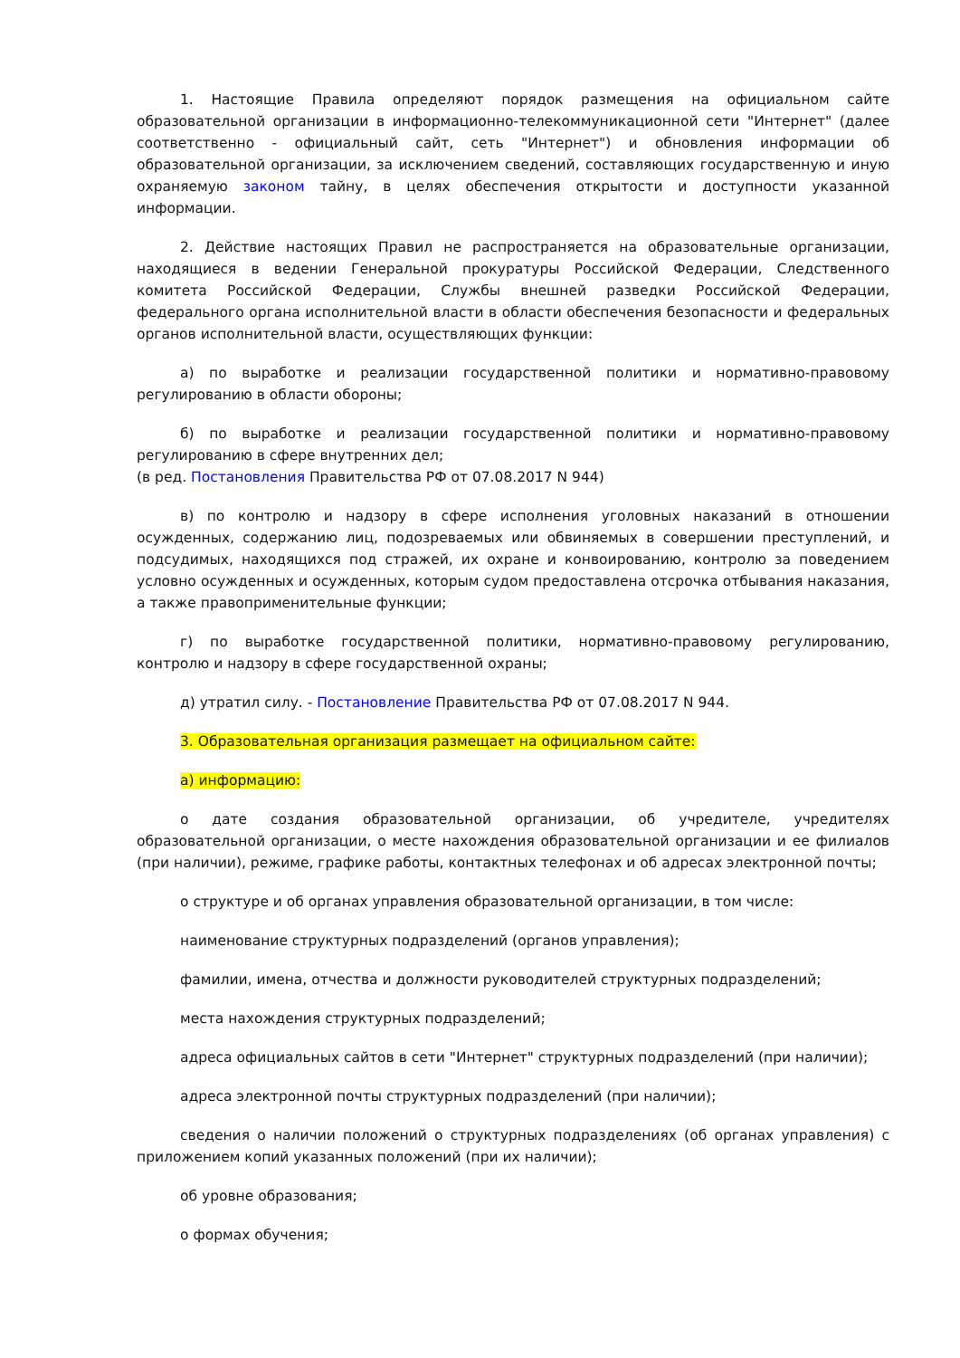1. Настоящие Правила определяют порядок размещения на официальном сайте образовательной организации в информационно-телекоммуникационной сети "Интернет" (далее соответственно - официальный сайт, сеть "Интернет") и обновления информации об образовательной организации, за исключением сведений, составляющих государственную и иную охраняемую законом тайну, в целях обеспечения открытости и доступности указанной информации.
2. Действие настоящих Правил не распространяется на образовательные организации, находящиеся в ведении Генеральной прокуратуры Российской Федерации, Следственного комитета Российской Федерации, Службы внешней разведки Российской Федерации, федерального органа исполнительной власти в области обеспечения безопасности и федеральных органов исполнительной власти, осуществляющих функции:
а) по выработке и реализации государственной политики и нормативно-правовому регулированию в области обороны;
б) по выработке и реализации государственной политики и нормативно-правовому регулированию в сфере внутренних дел;
(в ред. Постановления Правительства РФ от 07.08.2017 N 944)
в) по контролю и надзору в сфере исполнения уголовных наказаний в отношении осужденных, содержанию лиц, подозреваемых или обвиняемых в совершении преступлений, и подсудимых, находящихся под стражей, их охране и конвоированию, контролю за поведением условно осужденных и осужденных, которым судом предоставлена отсрочка отбывания наказания, а также правоприменительные функции;
г) по выработке государственной политики, нормативно-правовому регулированию, контролю и надзору в сфере государственной охраны;
д) утратил силу. - Постановление Правительства РФ от 07.08.2017 N 944.
3. Образовательная организация размещает на официальном сайте:
а) информацию:
о дате создания образовательной организации, об учредителе, учредителях образовательной организации, о месте нахождения образовательной организации и ее филиалов (при наличии), режиме, графике работы, контактных телефонах и об адресах электронной почты;
о структуре и об органах управления образовательной организации, в том числе:
наименование структурных подразделений (органов управления);
фамилии, имена, отчества и должности руководителей структурных подразделений;
места нахождения структурных подразделений;
адреса официальных сайтов в сети "Интернет" структурных подразделений (при наличии);
адреса электронной почты структурных подразделений (при наличии);
сведения о наличии положений о структурных подразделениях (об органах управления) с приложением копий указанных положений (при их наличии);
об уровне образования;
о формах обучения;